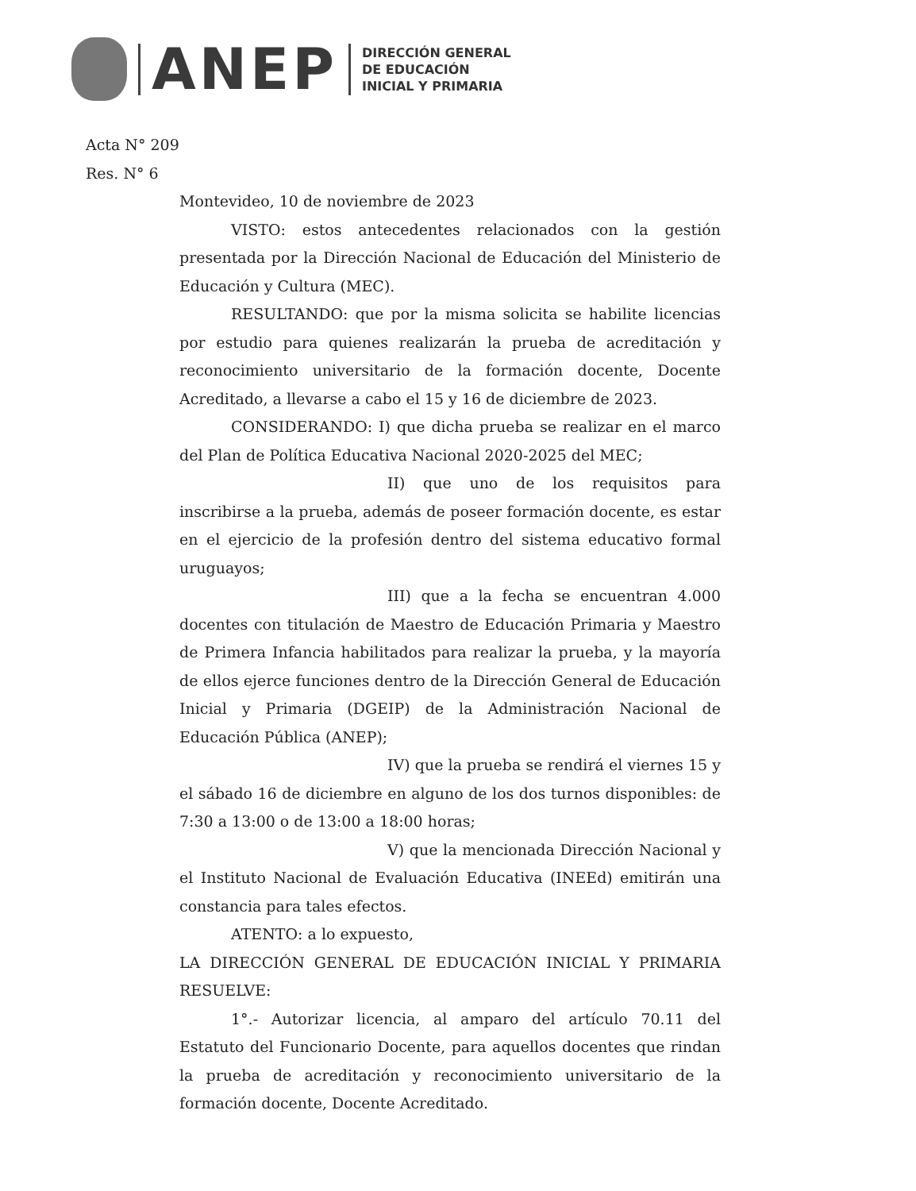ANEP
DIRECCIÓN GENERAL
DE EDUCACIÓN
INICIAL Y PRIMARIA
Acta N° 209
Res. N° 6
Montevideo, 10 de noviembre de 2023
VISTO: estos antecedentes relacionados con la gestión presentada por la Dirección Nacional de Educación del Ministerio de Educación y Cultura (MEC).
RESULTANDO: que por la misma solicita se habilite licencias por estudio para quienes realizarán la prueba de acreditación y reconocimiento universitario de la formación docente, Docente Acreditado, a llevarse a cabo el 15 y 16 de diciembre de 2023.
CONSIDERANDO: I) que dicha prueba se realizar en el marco del Plan de Política Educativa Nacional 2020-2025 del MEC;
II) que uno de los requisitos para inscribirse a la prueba, además de poseer formación docente, es estar en el ejercicio de la profesión dentro del sistema educativo formal uruguayos;
III) que a la fecha se encuentran 4.000 docentes con titulación de Maestro de Educación Primaria y Maestro de Primera Infancia habilitados para realizar la prueba, y la mayoría de ellos ejerce funciones dentro de la Dirección General de Educación Inicial y Primaria (DGEIP) de la Administración Nacional de Educación Pública (ANEP);
IV) que la prueba se rendirá el viernes 15 y el sábado 16 de diciembre en alguno de los dos turnos disponibles: de 7:30 a 13:00 o de 13:00 a 18:00 horas;
V) que la mencionada Dirección Nacional y el Instituto Nacional de Evaluación Educativa (INEEd) emitirán una constancia para tales efectos.
ATENTO: a lo expuesto,
LA DIRECCIÓN GENERAL DE EDUCACIÓN INICIAL Y PRIMARIA RESUELVE:
1°.- Autorizar licencia, al amparo del artículo 70.11 del Estatuto del Funcionario Docente, para aquellos docentes que rindan la prueba de acreditación y reconocimiento universitario de la formación docente, Docente Acreditado.